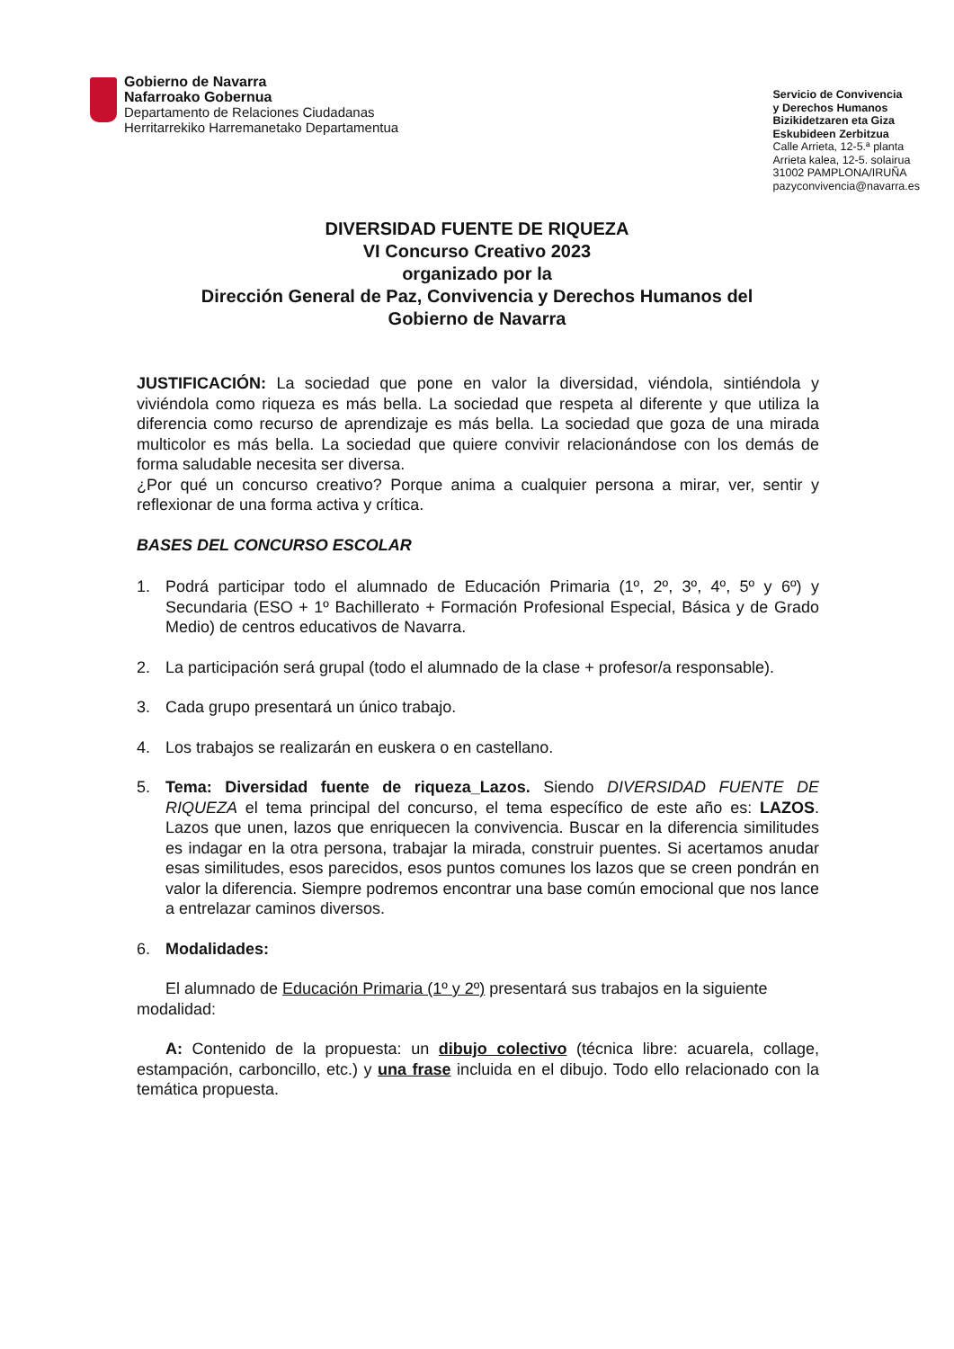Gobierno de Navarra
Nafarroako Gobernua
Departamento de Relaciones Ciudadanas
Herritarrekiko Harremanetako Departamentua
Servicio de Convivencia
y Derechos Humanos
Bizikidetzaren eta Giza
Eskubideen Zerbitzua
Calle Arrieta, 12-5.ª planta
Arrieta kalea, 12-5. solairua
31002 PAMPLONA/IRUÑA
pazyconvivencia@navarra.es
DIVERSIDAD FUENTE DE RIQUEZA
VI Concurso Creativo 2023
organizado por la
Dirección General de Paz, Convivencia y Derechos Humanos del
Gobierno de Navarra
JUSTIFICACIÓN: La sociedad que pone en valor la diversidad, viéndola, sintiéndola y viviéndola como riqueza es más bella. La sociedad que respeta al diferente y que utiliza la diferencia como recurso de aprendizaje es más bella. La sociedad que goza de una mirada multicolor es más bella. La sociedad que quiere convivir relacionándose con los demás de forma saludable necesita ser diversa.
¿Por qué un concurso creativo? Porque anima a cualquier persona a mirar, ver, sentir y reflexionar de una forma activa y crítica.
BASES DEL CONCURSO ESCOLAR
1. Podrá participar todo el alumnado de Educación Primaria (1º, 2º, 3º, 4º, 5º y 6º) y Secundaria (ESO + 1º Bachillerato + Formación Profesional Especial, Básica y de Grado Medio) de centros educativos de Navarra.
2. La participación será grupal (todo el alumnado de la clase + profesor/a responsable).
3. Cada grupo presentará un único trabajo.
4. Los trabajos se realizarán en euskera o en castellano.
5. Tema: Diversidad fuente de riqueza_Lazos. Siendo DIVERSIDAD FUENTE DE RIQUEZA el tema principal del concurso, el tema específico de este año es: LAZOS. Lazos que unen, lazos que enriquecen la convivencia. Buscar en la diferencia similitudes es indagar en la otra persona, trabajar la mirada, construir puentes. Si acertamos anudar esas similitudes, esos parecidos, esos puntos comunes los lazos que se creen pondrán en valor la diferencia. Siempre podremos encontrar una base común emocional que nos lance a entrelazar caminos diversos.
6. Modalidades:
El alumnado de Educación Primaria (1º y 2º) presentará sus trabajos en la siguiente
modalidad:
A: Contenido de la propuesta: un dibujo colectivo (técnica libre: acuarela, collage, estampación, carboncillo, etc.) y una frase incluida en el dibujo. Todo ello relacionado con la temática propuesta.